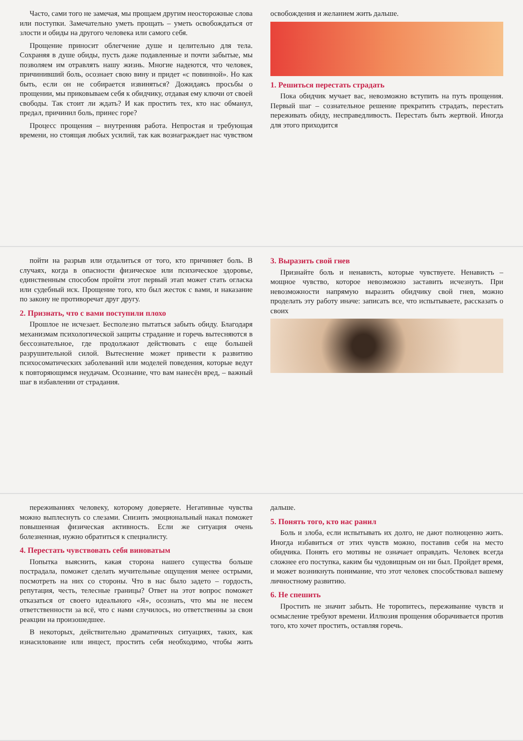Часто, сами того не замечая, мы прощаем другим неосторожные слова или поступки. Замечательно уметь прощать – уметь освобождаться от злости и обиды на другого человека или самого себя.
Прощение приносит облегчение душе и целительно для тела. Сохраняя в душе обиды, пусть даже подавленные и почти забытые, мы позволяем им отравлять нашу жизнь. Многие надеются, что человек, причинивший боль, осознает свою вину и придет «с повинной». Но как быть, если он не собирается извиняться? Дожидаясь просьбы о прощении, мы приковываем себя к обидчику, отдавая ему ключи от своей свободы. Так стоит ли ждать? И как простить тех, кто нас обманул, предал, причинил боль, принес горе?
Процесс прощения – внутренняя работа. Непростая и требующая времени, но стоящая любых усилий, так как вознаграждает нас чувством освобождения и желанием жить дальше.
1. Решиться перестать страдать
Пока обидчик мучает вас, невозможно вступить на путь прощения. Первый шаг – сознательное решение прекратить страдать, перестать переживать обиду, несправедливость. Перестать быть жертвой. Иногда для этого приходится
пойти на разрыв или отдалиться от того, кто причиняет боль. В случаях, когда в опасности физическое или психическое здоровье, единственным способом пройти этот первый этап может стать огласка или судебный иск. Прощение того, кто был жесток с вами, и наказание по закону не противоречат друг другу.
2. Признать, что с вами поступили плохо
Прошлое не исчезает. Бесполезно пытаться забыть обиду. Благодаря механизмам психологической защиты страдание и горечь вытесняются в бессознательное, где продолжают действовать с еще большей разрушительной силой. Вытеснение может привести к развитию психосоматических заболеваний или моделей поведения, которые ведут к повторяющимся неудачам. Осознание, что вам нанесён вред, – важный шаг в избавлении от страдания.
3. Выразить свой гнев
Признайте боль и ненависть, которые чувствуете. Ненависть – мощное чувство, которое невозможно заставить исчезнуть. При невозможности напрямую выразить обидчику свой гнев, можно проделать эту работу иначе: записать все, что испытываете, рассказать о своих
переживаниях человеку, которому доверяете. Негативные чувства можно выплеснуть со слезами. Снизить эмоциональный накал поможет повышенная физическая активность. Если же ситуация очень болезненная, нужно обратиться к специалисту.
4. Перестать чувствовать себя виноватым
Попытка выяснить, какая сторона нашего существа больше пострадала, поможет сделать мучительные ощущения менее острыми, посмотреть на них со стороны. Что в нас было задето – гордость, репутация, честь, телесные границы? Ответ на этот вопрос поможет отказаться от своего идеального «Я», осознать, что мы не несем ответственности за всё, что с нами случилось, но ответственны за свои реакции на произошедшее.
В некоторых, действительно драматичных ситуациях, таких, как изнасилование или инцест, простить себя необходимо, чтобы жить дальше.
5. Понять того, кто нас ранил
Боль и злоба, если испытывать их долго, не дают полноценно жить. Иногда избавиться от этих чувств можно, поставив себя на место обидчика. Понять его мотивы не означает оправдать. Человек всегда сложнее его поступка, каким бы чудовищным он ни был. Пройдет время, и может возникнуть понимание, что этот человек способствовал вашему личностному развитию.
6. Не спешить
Простить не значит забыть. Не торопитесь, переживание чувств и осмысление требуют времени. Иллюзия прощения оборачивается против того, кто хочет простить, оставляя горечь.